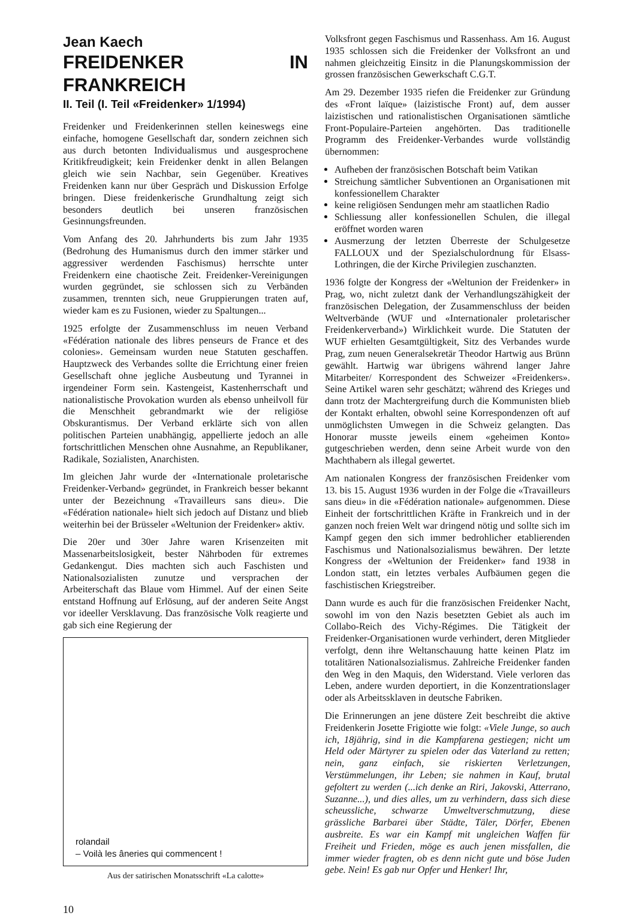Jean Kaech
FREIDENKER IN FRANKREICH
II. Teil (I. Teil «Freidenker» 1/1994)
Freidenker und Freidenkerinnen stellen keineswegs eine einfache, homogene Gesellschaft dar, sondern zeichnen sich aus durch betonten Individualismus und ausgesprochene Kritikfreudigkeit; kein Freidenker denkt in allen Belangen gleich wie sein Nachbar, sein Gegenüber. Kreatives Freidenken kann nur über Gespräch und Diskussion Erfolge bringen. Diese freidenkerische Grundhaltung zeigt sich besonders deutlich bei unseren französischen Gesinnungsfreunden.
Vom Anfang des 20. Jahrhunderts bis zum Jahr 1935 (Bedrohung des Humanismus durch den immer stärker und aggressiver werdenden Faschismus) herrschte unter Freidenkern eine chaotische Zeit. Freidenker-Vereinigungen wurden gegründet, sie schlossen sich zu Verbänden zusammen, trennten sich, neue Gruppierungen traten auf, wieder kam es zu Fusionen, wieder zu Spaltungen...
1925 erfolgte der Zusammenschluss im neuen Verband «Fédération nationale des libres penseurs de France et des colonies». Gemeinsam wurden neue Statuten geschaffen. Hauptzweck des Verbandes sollte die Errichtung einer freien Gesellschaft ohne jegliche Ausbeutung und Tyrannei in irgendeiner Form sein. Kastengeist, Kastenherrschaft und nationalistische Provokation wurden als ebenso unheilvoll für die Menschheit gebrandmarkt wie der religiöse Obskurantismus. Der Verband erklärte sich von allen politischen Parteien unabhängig, appellierte jedoch an alle fortschrittlichen Menschen ohne Ausnahme, an Republikaner, Radikale, Sozialisten, Anarchisten.
Im gleichen Jahr wurde der «Internationale proletarische Freidenker-Verband» gegründet, in Frankreich besser bekannt unter der Bezeichnung «Travailleurs sans dieu». Die «Fédération nationale» hielt sich jedoch auf Distanz und blieb weiterhin bei der Brüsseler «Weltunion der Freidenker» aktiv.
Die 20er und 30er Jahre waren Krisenzeiten mit Massenarbeitslosigkeit, bester Nährboden für extremes Gedankengut. Dies machten sich auch Faschisten und Nationalsozialisten zunutze und versprachen der Arbeiterschaft das Blaue vom Himmel. Auf der einen Seite entstand Hoffnung auf Erlösung, auf der anderen Seite Angst vor ideeller Versklavung. Das französische Volk reagierte und gab sich eine Regierung der
rolandail
– Voilà les âneries qui commencent !
Aus der satirischen Monatsschrift «La calotte»
10
Volksfront gegen Faschismus und Rassenhass. Am 16. August 1935 schlossen sich die Freidenker der Volksfront an und nahmen gleichzeitig Einsitz in die Planungskommission der grossen französischen Gewerkschaft C.G.T.
Am 29. Dezember 1935 riefen die Freidenker zur Gründung des «Front laïque» (laizistische Front) auf, dem ausser laizistischen und rationalistischen Organisationen sämtliche Front-Populaire-Parteien angehörten. Das traditionelle Programm des Freidenker-Verbandes wurde vollständig übernommen:
Aufheben der französischen Botschaft beim Vatikan
Streichung sämtlicher Subventionen an Organisationen mit konfessionellem Charakter
keine religiösen Sendungen mehr am staatlichen Radio
Schliessung aller konfessionellen Schulen, die illegal eröffnet worden waren
Ausmerzung der letzten Überreste der Schulgesetze FALLOUX und der Spezialschulordnung für Elsass-Lothringen, die der Kirche Privilegien zuschanzten.
1936 folgte der Kongress der «Weltunion der Freidenker» in Prag, wo, nicht zuletzt dank der Verhandlungszähigkeit der französischen Delegation, der Zusammenschluss der beiden Weltverbände (WUF und «Internationaler proletarischer Freidenkerverband») Wirklichkeit wurde. Die Statuten der WUF erhielten Gesamtgültigkeit, Sitz des Verbandes wurde Prag, zum neuen Generalsekretär Theodor Hartwig aus Brünn gewählt. Hartwig war übrigens während langer Jahre Mitarbeiter/ Korrespondent des Schweizer «Freidenkers». Seine Artikel waren sehr geschätzt; während des Krieges und dann trotz der Machtergreifung durch die Kommunisten blieb der Kontakt erhalten, obwohl seine Korrespondenzen oft auf unmöglichsten Umwegen in die Schweiz gelangten. Das Honorar musste jeweils einem «geheimen Konto» gutgeschrieben werden, denn seine Arbeit wurde von den Machthabern als illegal gewertet.
Am nationalen Kongress der französischen Freidenker vom 13. bis 15. August 1936 wurden in der Folge die «Travailleurs sans dieu» in die «Fédération nationale» aufgenommen. Diese Einheit der fortschrittlichen Kräfte in Frankreich und in der ganzen noch freien Welt war dringend nötig und sollte sich im Kampf gegen den sich immer bedrohlicher etablierenden Faschismus und Nationalsozialismus bewähren. Der letzte Kongress der «Weltunion der Freidenker» fand 1938 in London statt, ein letztes verbales Aufbäumen gegen die faschistischen Kriegstreiber.
Dann wurde es auch für die französischen Freidenker Nacht, sowohl im von den Nazis besetzten Gebiet als auch im Collabo-Reich des Vichy-Régimes. Die Tätigkeit der Freidenker-Organisationen wurde verhindert, deren Mitglieder verfolgt, denn ihre Weltanschauung hatte keinen Platz im totalitären Nationalsozialismus. Zahlreiche Freidenker fanden den Weg in den Maquis, den Widerstand. Viele verloren das Leben, andere wurden deportiert, in die Konzentrationslager oder als Arbeitssklaven in deutsche Fabriken.
Die Erinnerungen an jene düstere Zeit beschreibt die aktive Freidenkerin Josette Frigiotte wie folgt: «Viele Junge, so auch ich, 18jährig, sind in die Kampfarena gestiegen; nicht um Held oder Märtyrer zu spielen oder das Vaterland zu retten; nein, ganz einfach, sie riskierten Verletzungen, Verstümmelungen, ihr Leben; sie nahmen in Kauf, brutal gefoltert zu werden (...ich denke an Riri, Jakovski, Atterrano, Suzanne...), und dies alles, um zu verhindern, dass sich diese scheussliche, schwarze Umweltverschmutzung, diese grässliche Barbarei über Städte, Täler, Dörfer, Ebenen ausbreite. Es war ein Kampf mit ungleichen Waffen für Freiheit und Frieden, möge es auch jenen missfallen, die immer wieder fragten, ob es denn nicht gute und böse Juden gebe. Nein! Es gab nur Opfer und Henker! Ihr,